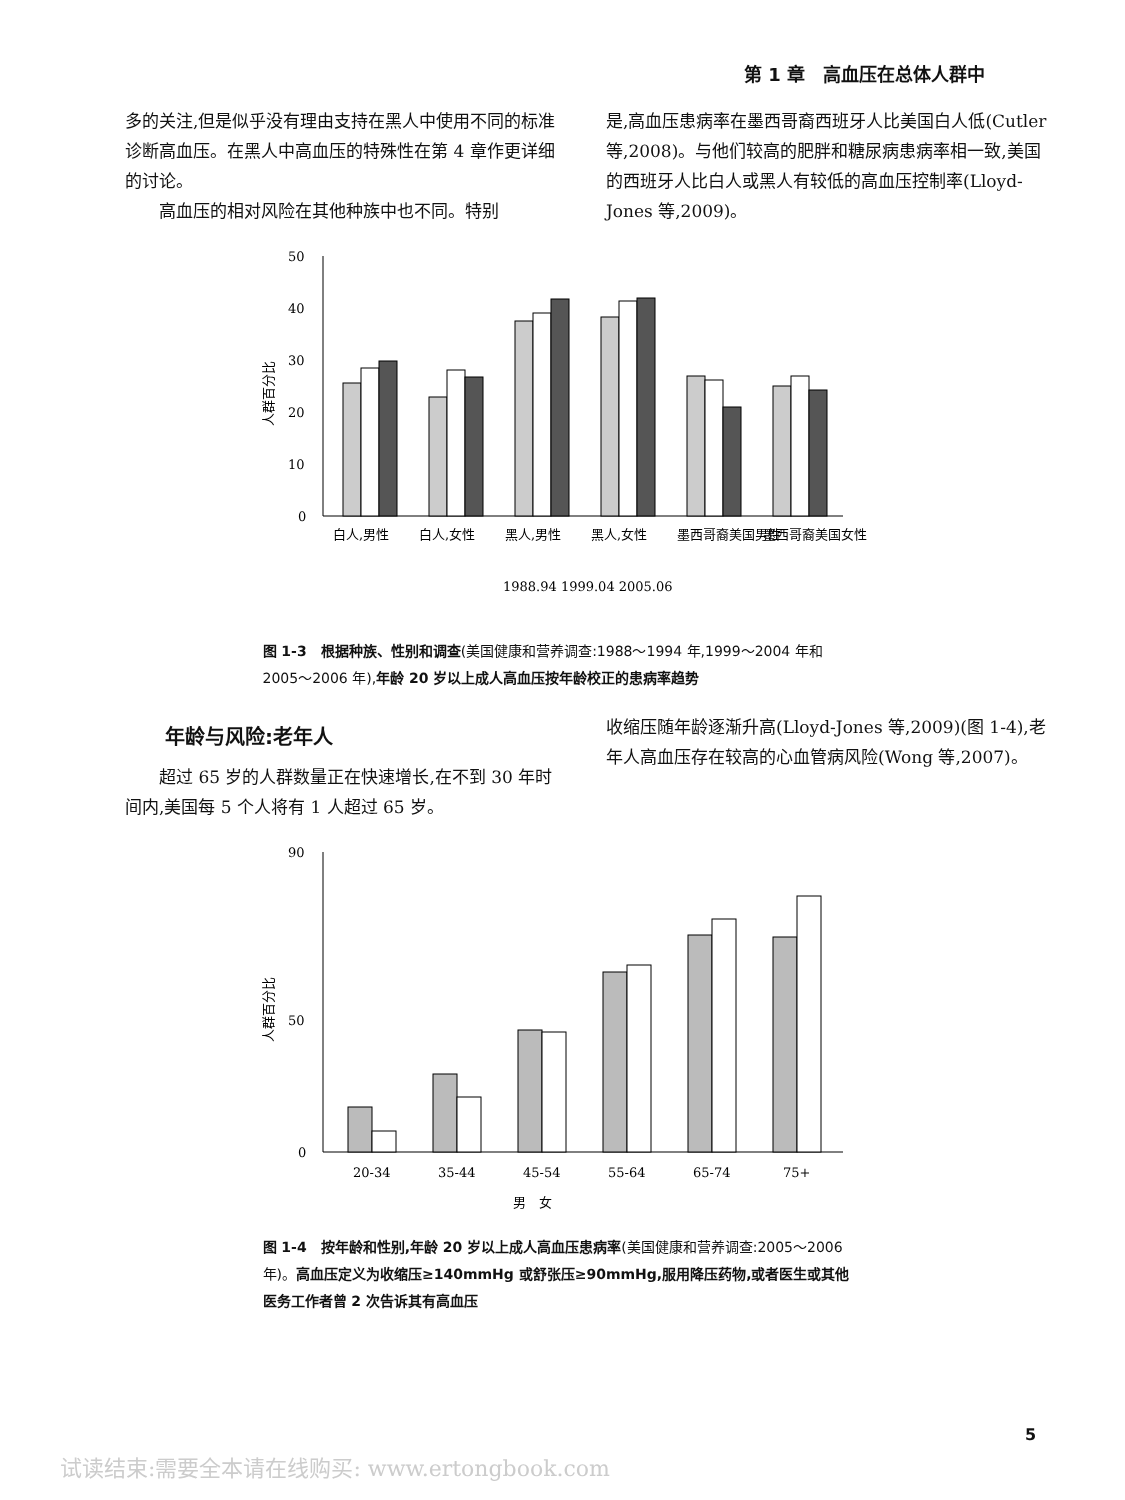第 1 章　高血压在总体人群中
多的关注,但是似乎没有理由支持在黑人中使用不同的标准诊断高血压。在黑人中高血压的特殊性在第 4 章作更详细的讨论。
高血压的相对风险在其他种族中也不同。特别
是,高血压患病率在墨西哥裔西班牙人比美国白人低(Cutler 等,2008)。与他们较高的肥胖和糖尿病患病率相一致,美国的西班牙人比白人或黑人有较低的高血压控制率(Lloyd-Jones 等,2009)。
50
40
30
20
10
0
人群百分比
白人,男性
白人,女性
黑人,男性
黑人,女性
墨西哥裔美国男性
墨西哥裔美国女性
1988.94 1999.04 2005.06
图 1-3　根据种族、性别和调查(美国健康和营养调查:1988～1994 年,1999～2004 年和 2005～2006 年),年龄 20 岁以上成人高血压按年龄校正的患病率趋势
年龄与风险:老年人
超过 65 岁的人群数量正在快速增长,在不到 30 年时间内,美国每 5 个人将有 1 人超过 65 岁。
收缩压随年龄逐渐升高(Lloyd-Jones 等,2009)(图 1-4),老年人高血压存在较高的心血管病风险(Wong 等,2007)。
90
50
0
人群百分比
20-34
35-44
45-54
55-64
65-74
75+
男　女
图 1-4　按年龄和性别,年龄 20 岁以上成人高血压患病率(美国健康和营养调查:2005～2006 年)。高血压定义为收缩压≥140mmHg 或舒张压≥90mmHg,服用降压药物,或者医生或其他医务工作者曾 2 次告诉其有高血压
5
试读结束:需要全本请在线购买: www.ertongbook.com